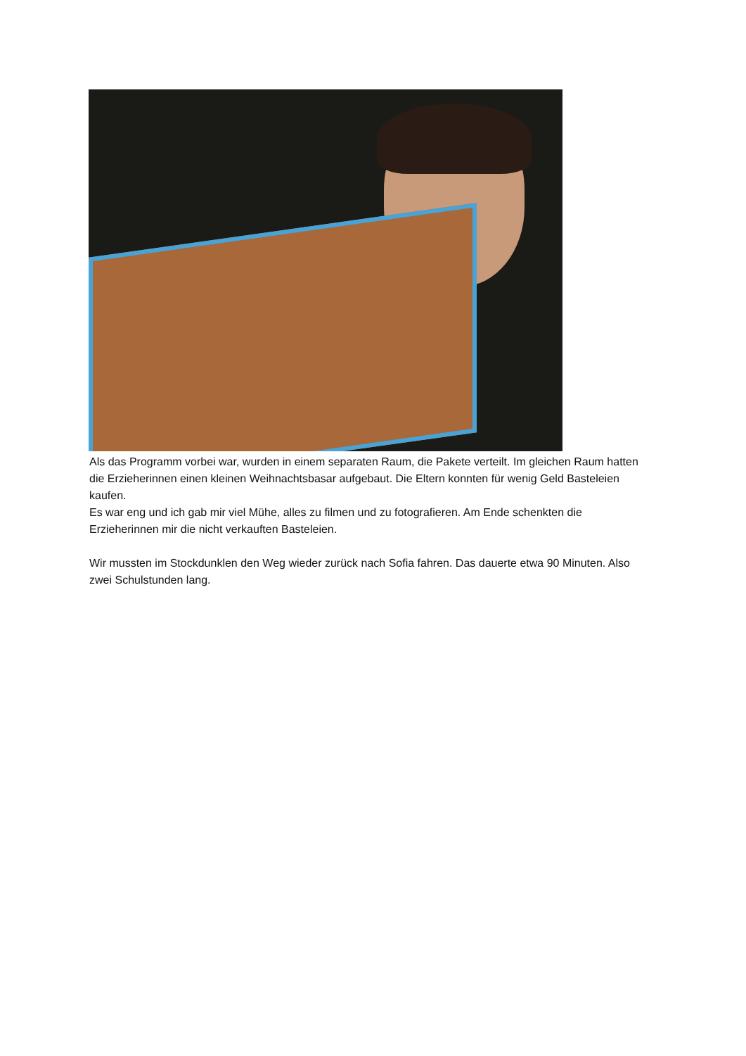Als das Programm vorbei war, wurden in einem separaten Raum, die Pakete verteilt. Im gleichen Raum hatten die Erzieherinnen einen kleinen Weihnachtsbasar aufgebaut. Die Eltern konnten für wenig Geld Basteleien kaufen.
Es war eng und ich gab mir viel Mühe, alles zu filmen und zu fotografieren. Am Ende schenkten die Erzieherinnen mir die nicht verkauften Basteleien.
Wir mussten im Stockdunklen den Weg wieder zurück nach Sofia fahren. Das dauerte etwa 90 Minuten. Also zwei Schulstunden lang.